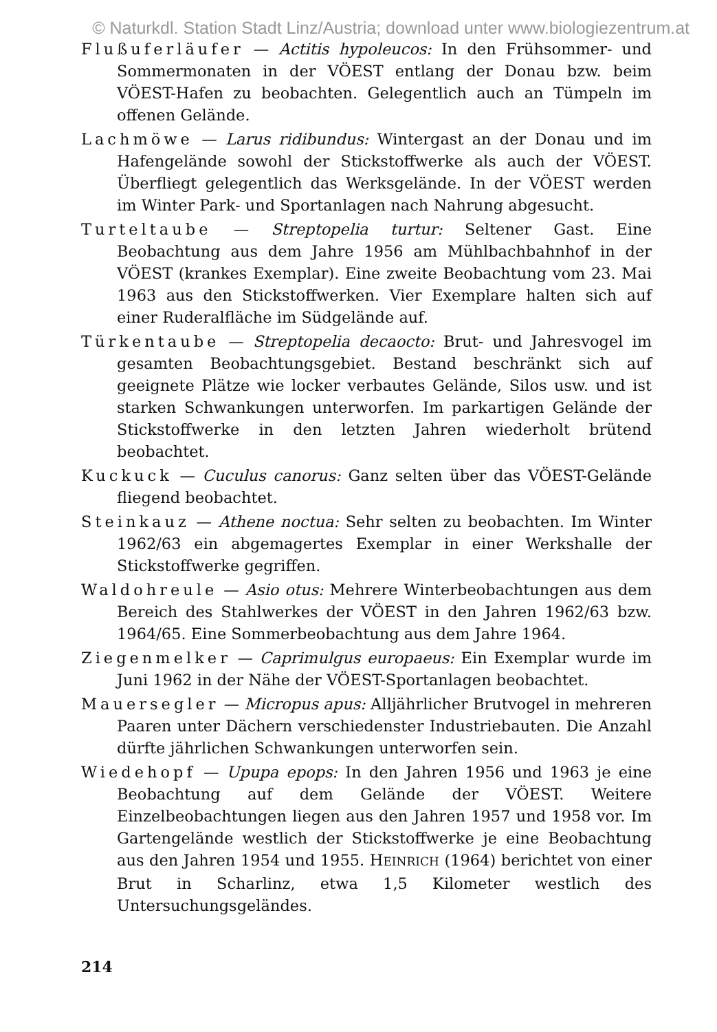© Naturkdl. Station Stadt Linz/Austria; download unter www.biologiezentrum.at
Flußuferläufer — Actitis hypoleucos: In den Frühsommer- und Sommermonaten in der VÖEST entlang der Donau bzw. beim VÖEST-Hafen zu beobachten. Gelegentlich auch an Tümpeln im offenen Gelände.
Lachmöwe — Larus ridibundus: Wintergast an der Donau und im Hafengelände sowohl der Stickstoffwerke als auch der VÖEST. Überfliegt gelegentlich das Werksgelände. In der VÖEST werden im Winter Park- und Sportanlagen nach Nahrung abgesucht.
Turteltaube — Streptopelia turtur: Seltener Gast. Eine Beobachtung aus dem Jahre 1956 am Mühlbachbahnhof in der VÖEST (krankes Exemplar). Eine zweite Beobachtung vom 23. Mai 1963 aus den Stickstoffwerken. Vier Exemplare halten sich auf einer Ruderalfläche im Südgelände auf.
Türkentaube — Streptopelia decaocto: Brut- und Jahresvogel im gesamten Beobachtungsgebiet. Bestand beschränkt sich auf geeignete Plätze wie locker verbautes Gelände, Silos usw. und ist starken Schwankungen unterworfen. Im parkartigen Gelände der Stickstoffwerke in den letzten Jahren wiederholt brütend beobachtet.
Kuckuck — Cuculus canorus: Ganz selten über das VÖEST-Gelände fliegend beobachtet.
Steinkauz — Athene noctua: Sehr selten zu beobachten. Im Winter 1962/63 ein abgemagertes Exemplar in einer Werkshalle der Stickstoffwerke gegriffen.
Waldohreule — Asio otus: Mehrere Winterbeobachtungen aus dem Bereich des Stahlwerkes der VÖEST in den Jahren 1962/63 bzw. 1964/65. Eine Sommerbeobachtung aus dem Jahre 1964.
Ziegenmelker — Caprimulgus europaeus: Ein Exemplar wurde im Juni 1962 in der Nähe der VÖEST-Sportanlagen beobachtet.
Mauersegler — Micropus apus: Alljährlicher Brutvogel in mehreren Paaren unter Dächern verschiedenster Industriebauten. Die Anzahl dürfte jährlichen Schwankungen unterworfen sein.
Wiedehopf — Upupa epops: In den Jahren 1956 und 1963 je eine Beobachtung auf dem Gelände der VÖEST. Weitere Einzelbeobachtungen liegen aus den Jahren 1957 und 1958 vor. Im Gartengelände westlich der Stickstoffwerke je eine Beobachtung aus den Jahren 1954 und 1955. HEINRICH (1964) berichtet von einer Brut in Scharlinz, etwa 1,5 Kilometer westlich des Untersuchungsgeländes.
214